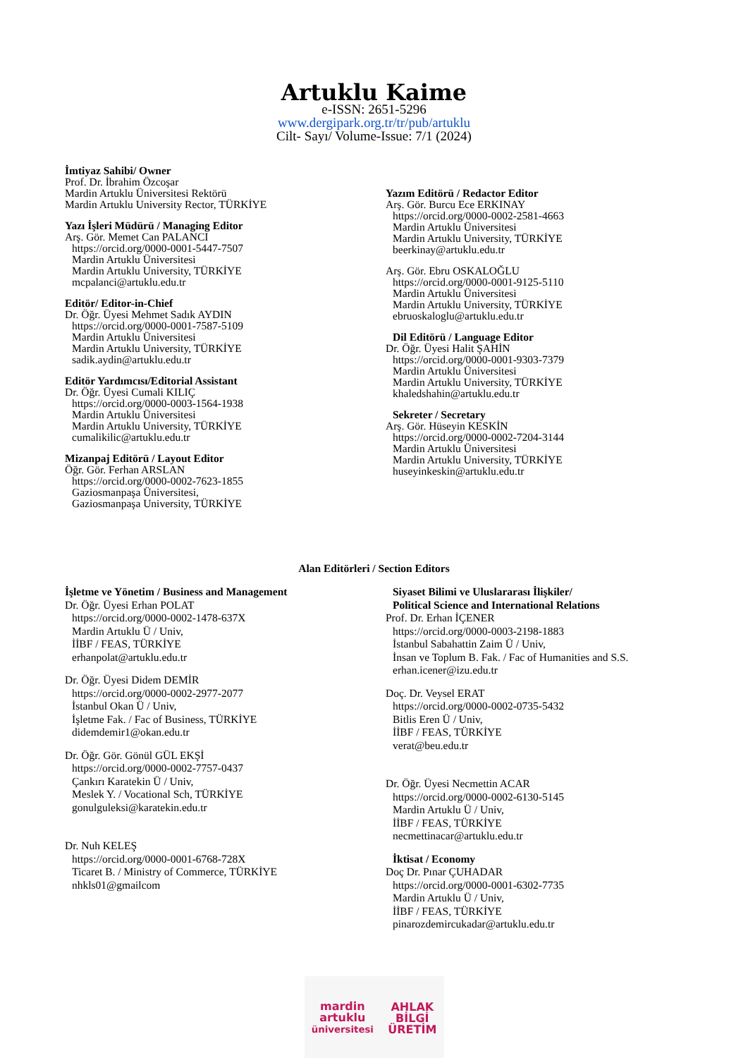Artuklu Kaime
e-ISSN: 2651-5296
www.dergipark.org.tr/tr/pub/artuklu
Cilt- Sayı/ Volume-Issue: 7/1 (2024)
İmtiyaz Sahibi/ Owner
Prof. Dr. İbrahim Özcoşar
Mardin Artuklu Üniversitesi Rektörü
Mardin Artuklu University Rector, TÜRKİYE
Yazı İşleri Müdürü / Managing Editor
Arş. Gör. Memet Can PALANCI
https://orcid.org/0000-0001-5447-7507
Mardin Artuklu Üniversitesi
Mardin Artuklu University, TÜRKİYE
mcpalanci@artuklu.edu.tr
Editör/ Editor-in-Chief
Dr. Öğr. Üyesi Mehmet Sadık AYDIN
https://orcid.org/0000-0001-7587-5109
Mardin Artuklu Üniversitesi
Mardin Artuklu University, TÜRKİYE
sadik.aydin@artuklu.edu.tr
Editör Yardımcısı/Editorial Assistant
Dr. Öğr. Üyesi Cumali KILIÇ
https://orcid.org/0000-0003-1564-1938
Mardin Artuklu Üniversitesi
Mardin Artuklu University, TÜRKİYE
cumalikilic@artuklu.edu.tr
Mizanpaj Editörü / Layout Editor
Öğr. Gör. Ferhan ARSLAN
https://orcid.org/0000-0002-7623-1855
Gaziosmanpaşa Üniversitesi,
Gaziosmanpaşa University, TÜRKİYE
Yazım Editörü / Redactor Editor
Arş. Gör. Burcu Ece ERKINAY
https://orcid.org/0000-0002-2581-4663
Mardin Artuklu Üniversitesi
Mardin Artuklu University, TÜRKİYE
beerkinay@artuklu.edu.tr
Arş. Gör. Ebru OSKALOĞLU
https://orcid.org/0000-0001-9125-5110
Mardin Artuklu Üniversitesi
Mardin Artuklu University, TÜRKİYE
ebruoskaloglu@artuklu.edu.tr
Dil Editörü / Language Editor
Dr. Öğr. Üyesi Halit ŞAHİN
https://orcid.org/0000-0001-9303-7379
Mardin Artuklu Üniversitesi
Mardin Artuklu University, TÜRKİYE
khaledshahin@artuklu.edu.tr
Sekreter / Secretary
Arş. Gör. Hüseyin KESKİN
https://orcid.org/0000-0002-7204-3144
Mardin Artuklu Üniversitesi
Mardin Artuklu University, TÜRKİYE
huseyinkeskin@artuklu.edu.tr
Alan Editörleri / Section Editors
İşletme ve Yönetim / Business and Management
Dr. Öğr. Üyesi Erhan POLAT
https://orcid.org/0000-0002-1478-637X
Mardin Artuklu Ü / Univ,
İİBF / FEAS, TÜRKİYE
erhanpolat@artuklu.edu.tr
Dr. Öğr. Üyesi Didem DEMİR
https://orcid.org/0000-0002-2977-2077
İstanbul Okan Ü / Univ,
İşletme Fak. / Fac of Business, TÜRKİYE
didemdemir1@okan.edu.tr
Dr. Öğr. Gör. Gönül GÜL EKŞİ
https://orcid.org/0000-0002-7757-0437
Çankırı Karatekin Ü / Univ,
Meslek Y. / Vocational Sch, TÜRKİYE
gonulguleksi@karatekin.edu.tr
Dr. Nuh KELEŞ
https://orcid.org/0000-0001-6768-728X
Ticaret B. / Ministry of Commerce, TÜRKİYE
nhkls01@gmailcom
Siyaset Bilimi ve Uluslararası İlişkiler/
Political Science and International Relations
Prof. Dr. Erhan İÇENER
https://orcid.org/0000-0003-2198-1883
İstanbul Sabahattin Zaim Ü / Univ,
İnsan ve Toplum B. Fak. / Fac of Humanities and S.S.
erhan.icener@izu.edu.tr
Doç. Dr. Veysel ERAT
https://orcid.org/0000-0002-0735-5432
Bitlis Eren Ü / Univ,
İİBF / FEAS, TÜRKİYE
verat@beu.edu.tr
Dr. Öğr. Üyesi Necmettin ACAR
https://orcid.org/0000-0002-6130-5145
Mardin Artuklu Ü / Univ,
İİBF / FEAS, TÜRKİYE
necmettinacar@artuklu.edu.tr
İktisat / Economy
Doç Dr. Pınar ÇUHADAR
https://orcid.org/0000-0001-6302-7735
Mardin Artuklu Ü / Univ,
İİBF / FEAS, TÜRKİYE
pinarozdemircukadar@artuklu.edu.tr
mardin
artuklu
üniversitesi
AHLAK
BİLGİ
ÜRETİM